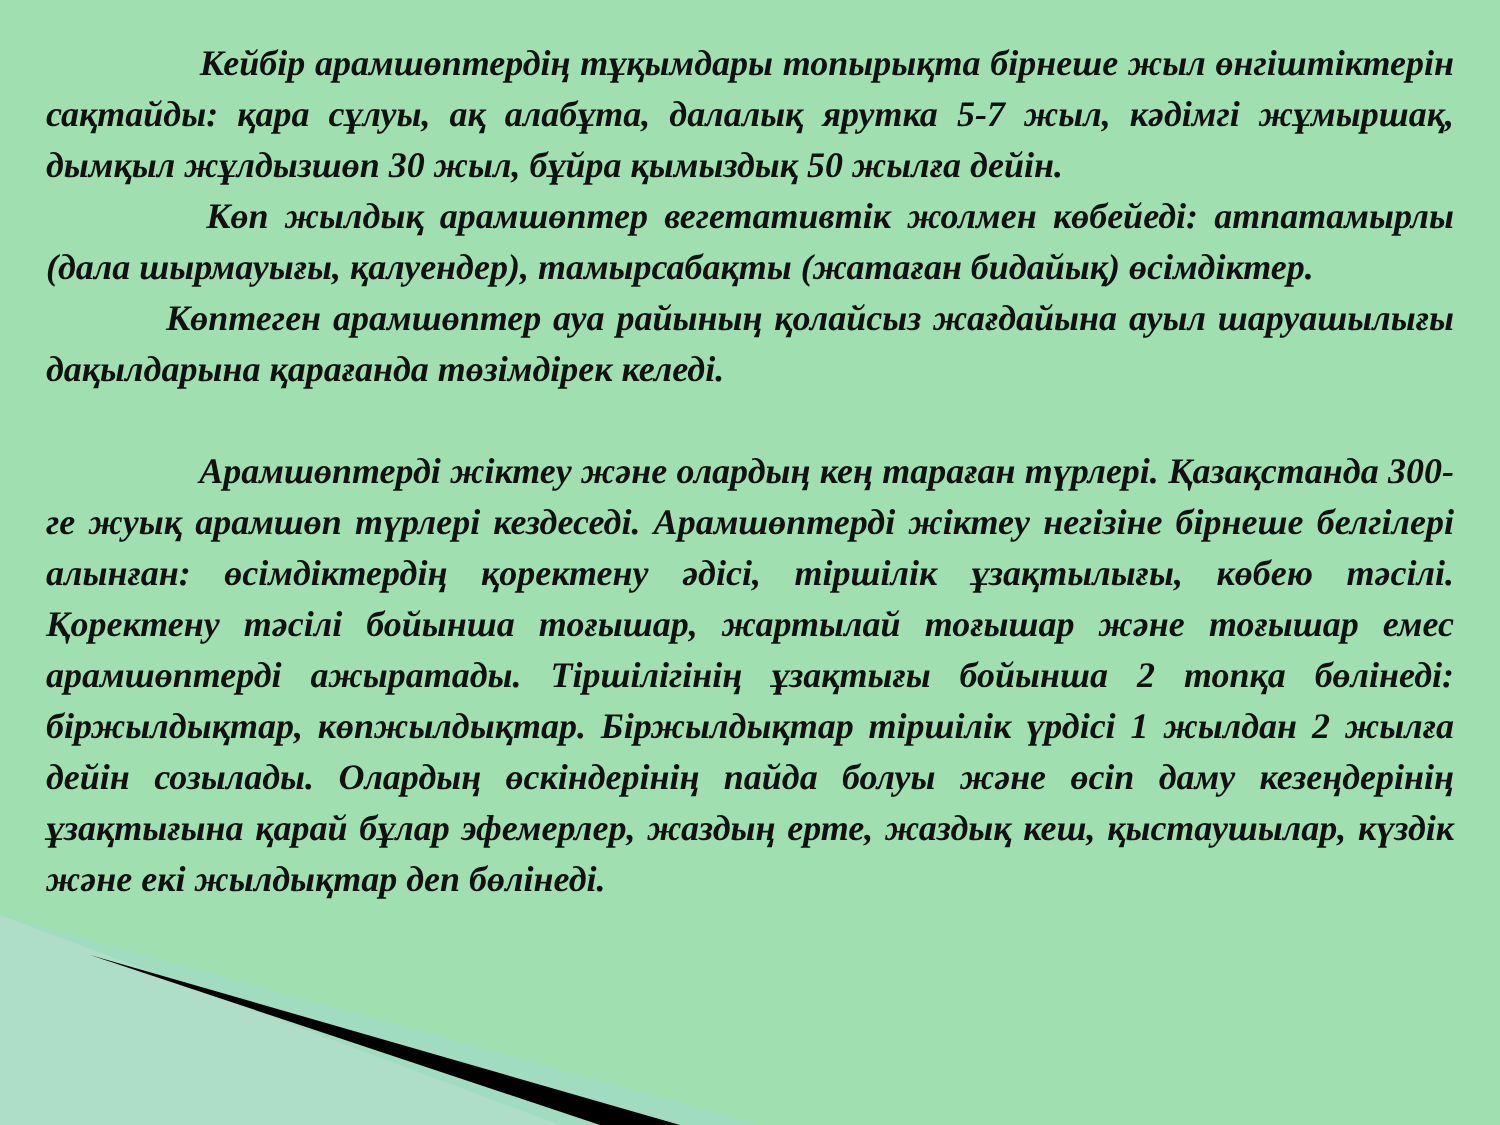Кейбір арамшөптердің тұқымдары топырықта бірнеше жыл өнгіштіктерін сақтайды: қара сұлуы, ақ алабұта, далалық ярутка 5-7 жыл, кәдімгі жұмыршақ, дымқыл жұлдызшөп 30 жыл, бұйра қымыздық 50 жылға дейін.
     Көп жылдық арамшөптер вегетативтік жолмен көбейеді: атпатамырлы (дала шырмауығы, қалуендер), тамырсабақты (жатаған бидайық) өсімдіктер.
    Көптеген арамшөптер ауа райының қолайсыз жағдайына ауыл шаруашылығы дақылдарына қарағанда төзімдірек келеді.
     Арамшөптерді жіктеу және олардың кең тараған түрлері. Қазақстанда 300-ге жуық арамшөп түрлері кездеседі. Арамшөптерді жіктеу негізіне бірнеше белгілері алынған: өсімдіктердің қоректену әдісі, тіршілік ұзақтылығы, көбею тәсілі. Қоректену тәсілі бойынша тоғышар, жартылай тоғышар және тоғышар емес арамшөптерді ажыратады. Тіршілігінің ұзақтығы бойынша 2 топқа бөлінеді: біржылдықтар, көпжылдықтар. Біржылдықтар тіршілік үрдісі 1 жылдан 2 жылға дейін созылады. Олардың өскіндерінің пайда болуы және өсіп даму кезеңдерінің ұзақтығына қарай бұлар эфемерлер, жаздың ерте, жаздық кеш, қыстаушылар, күздік және екі жылдықтар деп бөлінеді.